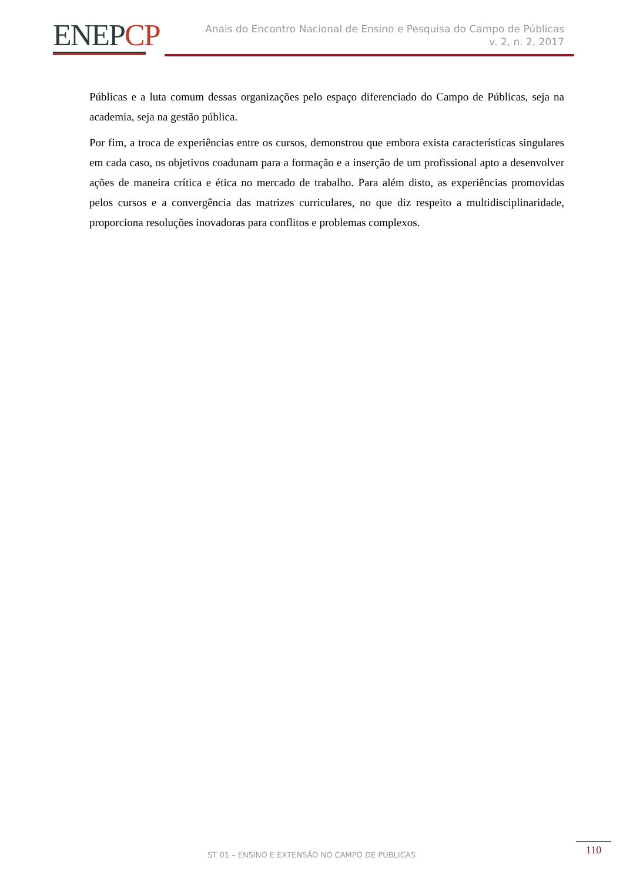ENEPCP
Anais do Encontro Nacional de Ensino e Pesquisa do Campo de Públicas
v. 2, n. 2, 2017
Públicas e a luta comum dessas organizações pelo espaço diferenciado do Campo de Públicas, seja na academia, seja na gestão pública.
Por fim, a troca de experiências entre os cursos, demonstrou que embora exista características singulares em cada caso, os objetivos coadunam para a formação e a inserção de um profissional apto a desenvolver ações de maneira crítica e ética no mercado de trabalho. Para além disto, as experiências promovidas pelos cursos e a convergência das matrizes curriculares, no que diz respeito a multidisciplinaridade, proporciona resoluções inovadoras para conflitos e problemas complexos.
ST 01 – ENSINO E EXTENSÃO NO CAMPO DE PÚBLICAS
110